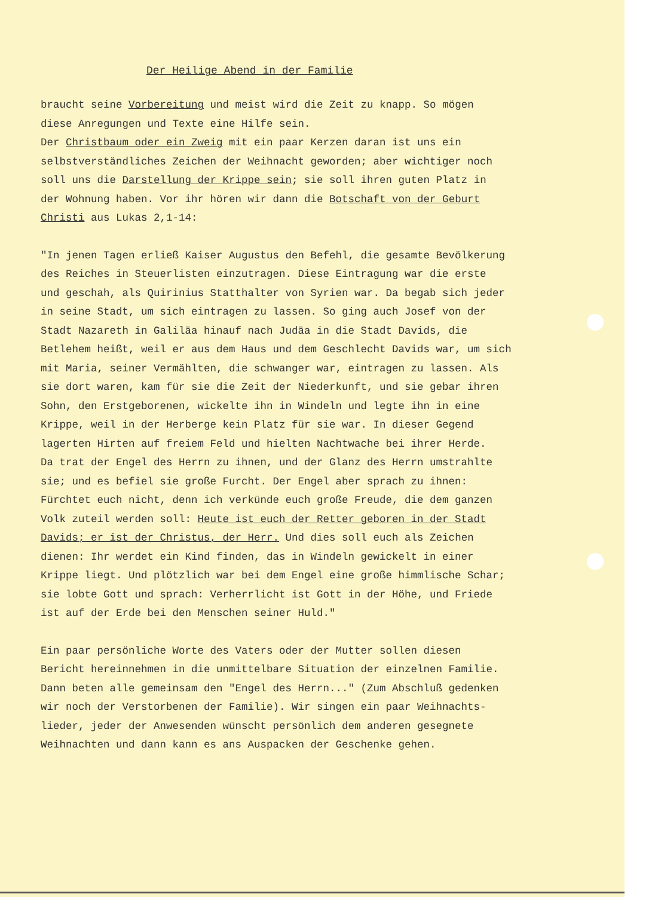Der Heilige Abend in der Familie
braucht seine Vorbereitung und meist wird die Zeit zu knapp. So mögen
diese Anregungen und Texte eine Hilfe sein.
Der Christbaum oder ein Zweig mit ein paar Kerzen daran ist uns ein
selbstverständliches Zeichen der Weihnacht geworden; aber wichtiger noch
soll uns die Darstellung der Krippe sein; sie soll ihren guten Platz in
der Wohnung haben. Vor ihr hören wir dann die Botschaft von der Geburt
Christi aus Lukas 2,1-14:
"In jenen Tagen erließ Kaiser Augustus den Befehl, die gesamte Bevölkerung
des Reiches in Steuerlisten einzutragen. Diese Eintragung war die erste
und geschah, als Quirinius Statthalter von Syrien war. Da begab sich jeder
in seine Stadt, um sich eintragen zu lassen. So ging auch Josef von der
Stadt Nazareth in Galiläa hinauf nach Judäa in die Stadt Davids, die
Betlehem heißt, weil er aus dem Haus und dem Geschlecht Davids war, um sich
mit Maria, seiner Vermählten, die schwanger war, eintragen zu lassen. Als
sie dort waren, kam für sie die Zeit der Niederkunft, und sie gebar ihren
Sohn, den Erstgeborenen, wickelte ihn in Windeln und legte ihn in eine
Krippe, weil in der Herberge kein Platz für sie war. In dieser Gegend
lagerten Hirten auf freiem Feld und hielten Nachtwache bei ihrer Herde.
Da trat der Engel des Herrn zu ihnen, und der Glanz des Herrn umstrahlte
sie; und es befiel sie große Furcht. Der Engel aber sprach zu ihnen:
Fürchtet euch nicht, denn ich verkünde euch große Freude, die dem ganzen
Volk zuteil werden soll: Heute ist euch der Retter geboren in der Stadt
Davids; er ist der Christus, der Herr. Und dies soll euch als Zeichen
dienen: Ihr werdet ein Kind finden, das in Windeln gewickelt in einer
Krippe liegt. Und plötzlich war bei dem Engel eine große himmlische Schar;
sie lobte Gott und sprach: Verherrlicht ist Gott in der Höhe, und Friede
ist auf der Erde bei den Menschen seiner Huld."
Ein paar persönliche Worte des Vaters oder der Mutter sollen diesen
Bericht hereinnehmen in die unmittelbare Situation der einzelnen Familie.
Dann beten alle gemeinsam den "Engel des Herrn..." (Zum Abschluß gedenken
wir noch der Verstorbenen der Familie). Wir singen ein paar Weihnachts-
lieder, jeder der Anwesenden wünscht persönlich dem anderen gesegnete
Weihnachten und dann kann es ans Auspacken der Geschenke gehen.